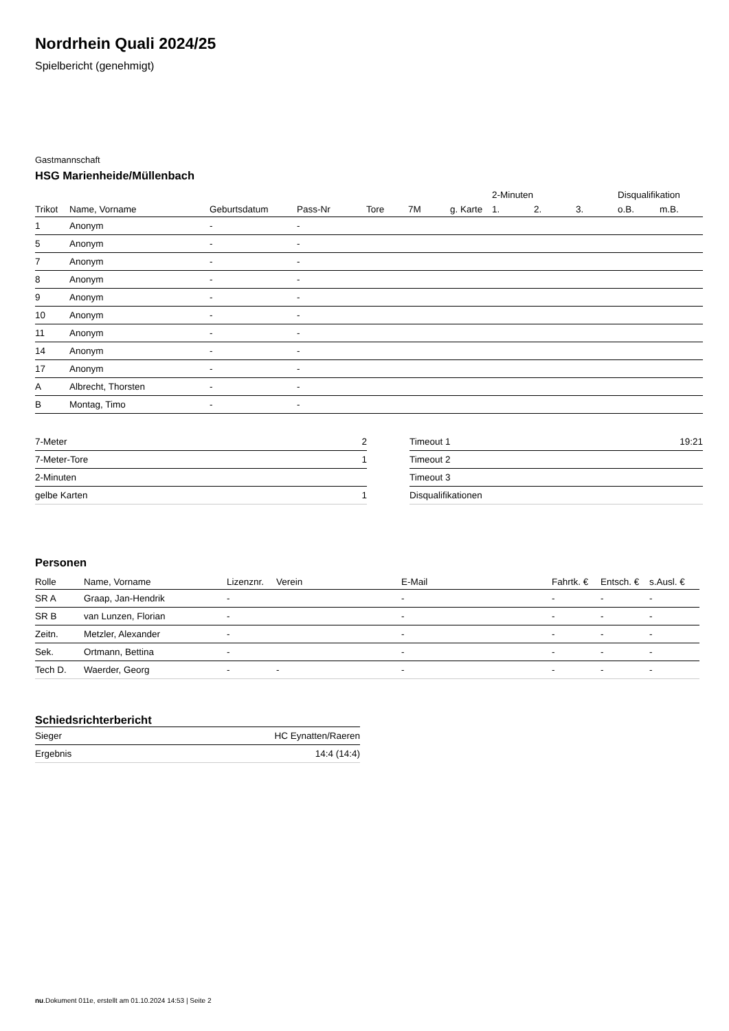Nordrhein Quali 2024/25
Spielbericht (genehmigt)
Gastmannschaft
HSG Marienheide/Müllenbach
| | | | | | | | 2-Minuten | | | Disqualifikation | |
| --- | --- | --- | --- | --- | --- | --- | --- | --- | --- | --- | --- |
| Trikot | Name, Vorname | Geburtsdatum | Pass-Nr | Tore | 7M | g. Karte | 1. | 2. | 3. | o.B. | m.B. |
| 1 | Anonym | - | - | | | | | | | | |
| 5 | Anonym | - | - | | | | | | | | |
| 7 | Anonym | - | - | | | | | | | | |
| 8 | Anonym | - | - | | | | | | | | |
| 9 | Anonym | - | - | | | | | | | | |
| 10 | Anonym | - | - | | | | | | | | |
| 11 | Anonym | - | - | | | | | | | | |
| 14 | Anonym | - | - | | | | | | | | |
| 17 | Anonym | - | - | | | | | | | | |
| A | Albrecht, Thorsten | - | - | | | | | | | | |
| B | Montag, Timo | - | - | | | | | | | | |
| 7-Meter | 2 |
| 7-Meter-Tore | 1 |
| 2-Minuten | |
| gelbe Karten | 1 |
| Timeout 1 | 19:21 |
| Timeout 2 | |
| Timeout 3 | |
| Disqualifikationen | |
Personen
| Rolle | Name, Vorname | Lizenznr. | Verein | E-Mail | Fahrtk. € | Entsch. € | s.Ausl. € |
| --- | --- | --- | --- | --- | --- | --- | --- |
| SR A | Graap, Jan-Hendrik | - | | - | - | - | - |
| SR B | van Lunzen, Florian | - | | - | - | - | - |
| Zeitn. | Metzler, Alexander | - | | - | - | - | - |
| Sek. | Ortmann, Bettina | - | | - | - | - | - |
| Tech D. | Waerder, Georg | - | - | - | - | - | - |
Schiedsrichterbericht
| Sieger | HC Eynatten/Raeren |
| Ergebnis | 14:4 (14:4) |
nu.Dokument 011e, erstellt am 01.10.2024 14:53 | Seite 2